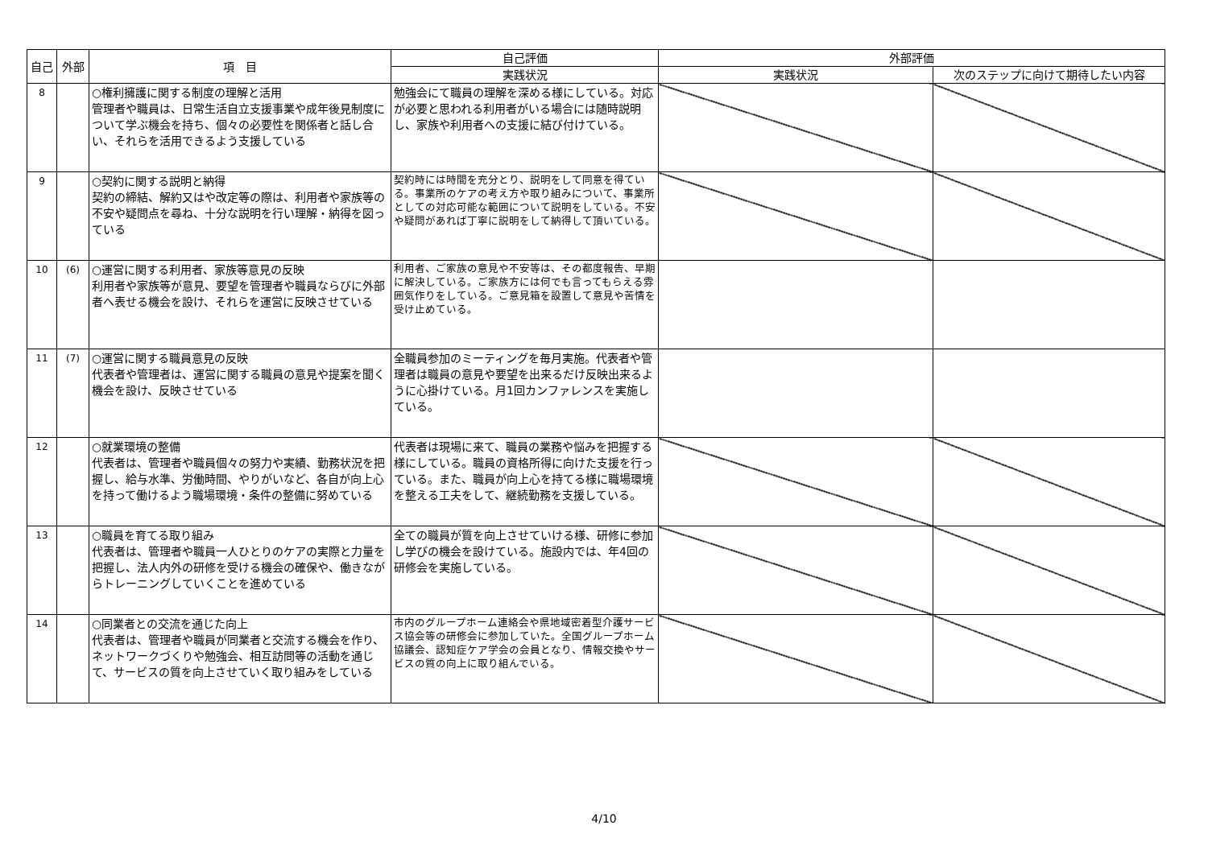| 自己 | 外部 | 項 目 | 自己評価 | 外部評価 | |
| --- | --- | --- | --- | --- | --- |
| | | | 実践状況 | 実践状況 | 次のステップに向けて期待したい内容 |
| 8 | | ○権利擁護に関する制度の理解と活用 管理者や職員は、日常生活自立支援事業や成年後見制度について学ぶ機会を持ち、個々の必要性を関係者と話し合い、それらを活用できるよう支援している | 勉強会にて職員の理解を深める様にしている。対応が必要と思われる利用者がいる場合には随時説明し、家族や利用者への支援に結び付けている。 | | |
| 9 | | ○契約に関する説明と納得 契約の締結、解約又はや改定等の際は、利用者や家族等の不安や疑問点を尋ね、十分な説明を行い理解・納得を図っている | 契約時には時間を充分とり、説明をして同意を得ている。事業所のケアの考え方や取り組みについて、事業所としての対応可能な範囲について説明をしている。不安や疑問があれば丁寧に説明をして納得して頂いている。 | | |
| 10 | (6) | ○運営に関する利用者、家族等意見の反映 利用者や家族等が意見、要望を管理者や職員ならびに外部者へ表せる機会を設け、それらを運営に反映させている | 利用者、ご家族の意見や不安等は、その都度報告、早期に解決している。ご家族方には何でも言ってもらえる雰囲気作りをしている。ご意見箱を設置して意見や苦情を受け止めている。 | | |
| 11 | (7) | ○運営に関する職員意見の反映 代表者や管理者は、運営に関する職員の意見や提案を聞く機会を設け、反映させている | 全職員参加のミーティングを毎月実施。代表者や管理者は職員の意見や要望を出来るだけ反映出来るように心掛けている。月1回カンファレンスを実施している。 | | |
| 12 | | ○就業環境の整備 代表者は、管理者や職員個々の努力や実績、勤務状況を把握し、給与水準、労働時間、やりがいなど、各自が向上心を持って働けるよう職場環境・条件の整備に努めている | 代表者は現場に来て、職員の業務や悩みを把握する様にしている。職員の資格所得に向けた支援を行っている。また、職員が向上心を持てる様に職場環境を整える工夫をして、継続勤務を支援している。 | | |
| 13 | | ○職員を育てる取り組み 代表者は、管理者や職員一人ひとりのケアの実際と力量を把握し、法人内外の研修を受ける機会の確保や、働きながらトレーニングしていくことを進めている | 全ての職員が質を向上させていける様、研修に参加し学びの機会を設けている。施設内では、年4回の研修会を実施している。 | | |
| 14 | | ○同業者との交流を通じた向上 代表者は、管理者や職員が同業者と交流する機会を作り、ネットワークづくりや勉強会、相互訪問等の活動を通じて、サービスの質を向上させていく取り組みをしている | 市内のグループホーム連絡会や県地域密着型介護サービス協会等の研修会に参加していた。全国グループホーム協議会、認知症ケア学会の会員となり、情報交換やサービスの質の向上に取り組んでいる。 | | |
4/10